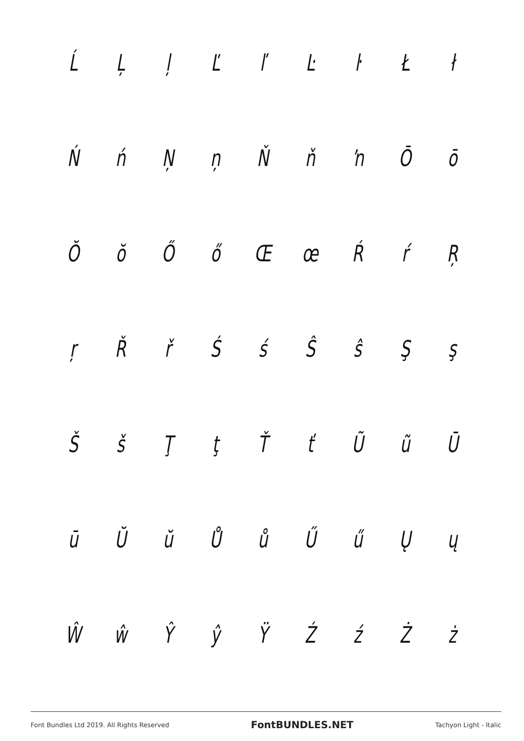Ĺ Ļ ļ Ľ ľ Ŀ ŀ Ł ł
Ń ń Ņ ņ Ň ň ŉ Ō ō
Ŏ ŏ Ő ő Œ œ Ŕ ŕ Ŗ
ŗ Ř ř Ś ś Ŝ ŝ Ş ş
Š š Ţ ţ Ť ť Ũ ũ Ū
ū Ŭ ŭ Ů ů Ű ű Ų ų
Ŵ ŵ Ŷ ŷ Ÿ Ź ź Ż ż
Font Bundles Ltd 2019. All Rights Reserved FontBUNDLES.NET Tachyon Light - Italic